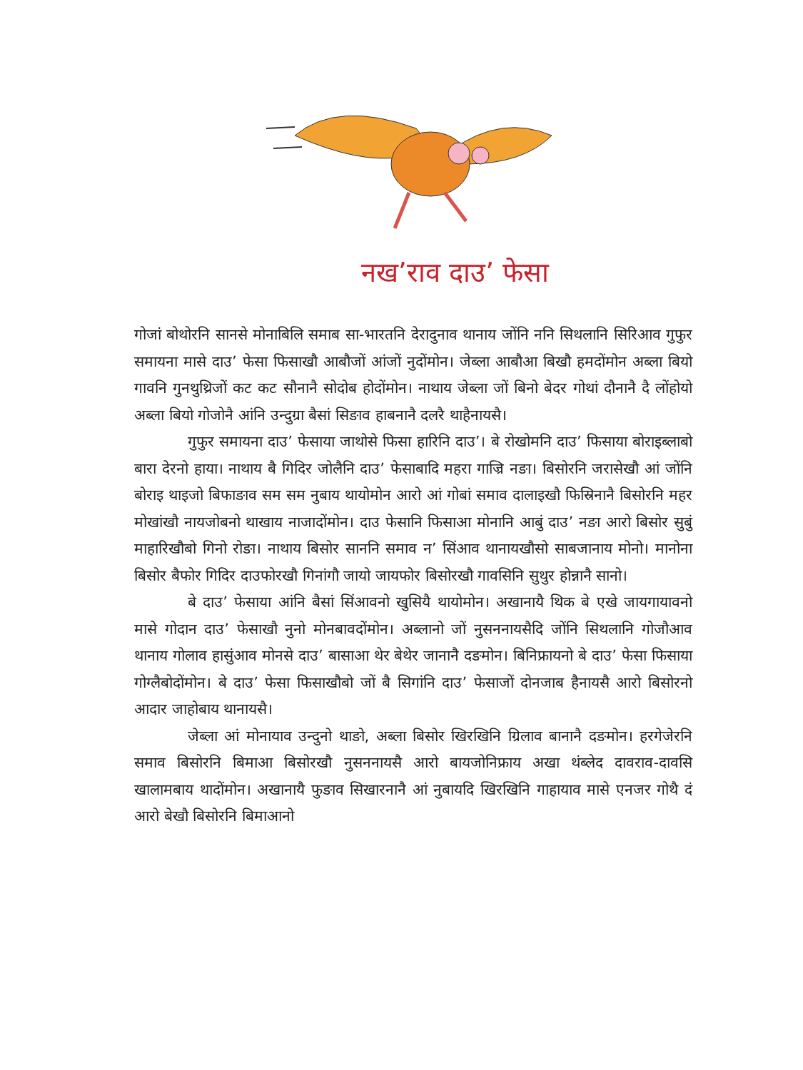नख’राव दाउ’ फेसा
गोजां बोथोरनि सानसे मोनाबिलि समाब सा-भारतनि देरादुनाव थानाय जोंनि ननि सिथलानि सिरिआव गुफुर समायना मासे दाउ’ फेसा फिसाखौ आबौजों आंजों नुदोंमोन। जेब्ला आबौआ बिखौ हमदोंमोन अब्ला बियो गावनि गुनथुथ्रिजों कट कट सौनानै सोदोब होदोंमोन। नाथाय जेब्ला जों बिनो बेदर गोथां दौनानै दै लोंहोयो अब्ला बियो गोजोनै आंनि उन्दुग्रा बैसां सिङाव हाबनानै दलरै थाहैनायसै।
गुफुर समायना दाउ’ फेसाया जाथोसे फिसा हारिनि दाउ’। बे रोखोमनि दाउ’ फिसाया बोराइब्लाबो बारा देरनो हाया। नाथाय बै गिदिर जोलैनि दाउ’ फेसाबादि महरा गाज्रि नङा। बिसोरनि जरासेखौ आं जोंनि बोराइ थाइजो बिफाङाव सम सम नुबाय थायोमोन आरो आं गोबां समाव दालाइखौ फिस्रिनानै बिसोरनि महर मोखांखौ नायजोबनो थाखाय नाजादोंमोन। दाउ फेसानि फिसाआ मोनानि आबुं दाउ’ नङा आरो बिसोर सुबुं माहारिखौबो गिनो रोङा। नाथाय बिसोर साननि समाव न’ सिंआव थानायखौसो साबजानाय मोनो। मानोना बिसोर बैफोर गिदिर दाउफोरखौ गिनांगौ जायो जायफोर बिसोरखौ गावसिनि सुथुर होन्नानै सानो।
बे दाउ’ फेसाया आंनि बैसां सिंआवनो खुसियै थायोमोन। अखानायै थिक बे एखे जायगायावनो मासे गोदान दाउ’ फेसाखौ नुनो मोनबावदोंमोन। अब्लानो जों नुसननायसैदि जोंनि सिथलानि गोजौआव थानाय गोलाव हासुंआव मोनसे दाउ’ बासाआ थेर बेथेर जानानै दङमोन। बिनिफ्रायनो बे दाउ’ फेसा फिसाया गोग्लैबोदोंमोन। बे दाउ’ फेसा फिसाखौबो जों बै सिगांनि दाउ’ फेसाजों दोनजाब हैनायसै आरो बिसोरनो आदार जाहोबाय थानायसै।
जेब्ला आं मोनायाव उन्दुनो थाङो, अब्ला बिसोर खिरखिनि ग्रिलाव बानानै दङमोन। हरगेजेरनि समाव बिसोरनि बिमाआ बिसोरखौ नुसननायसै आरो बायजोनिफ्राय अखा थंब्लेद दावराव-दावसि खालामबाय थादोंमोन। अखानायै फुङाव सिखारनानै आं नुबायदि खिरखिनि गाहायाव मासे एनजर गोथै दं आरो बेखौ बिसोरनि बिमाआनो